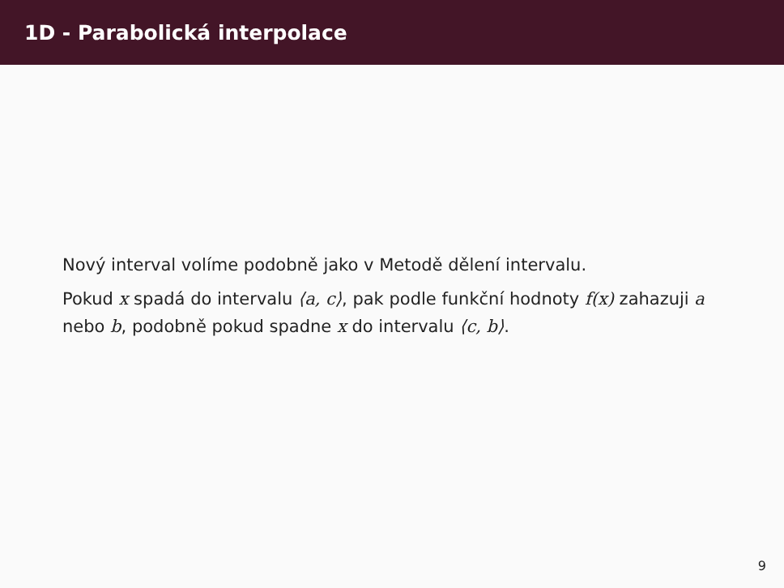1D - Parabolická interpolace
Nový interval volíme podobně jako v Metodě dělení intervalu.
Pokud x spadá do intervalu ⟨a, c⟩, pak podle funkční hodnoty f(x) zahazuji a nebo b, podobně pokud spadne x do intervalu ⟨c, b⟩.
9